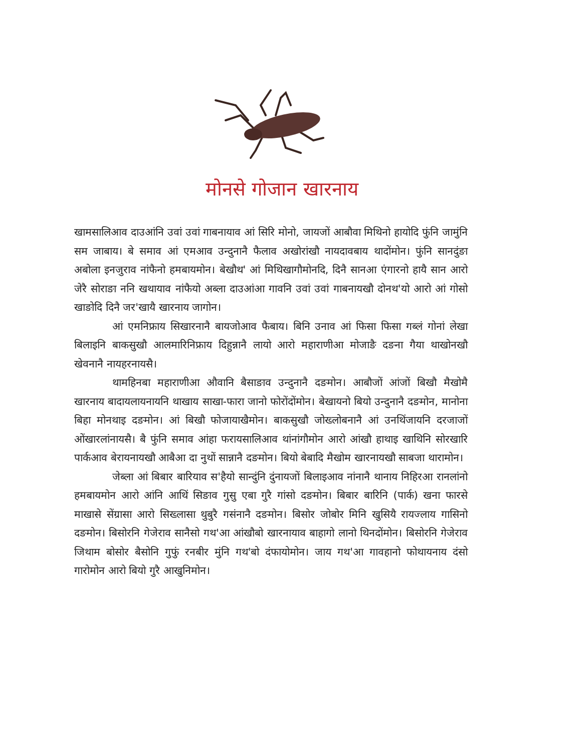मोनसे गोजान खारनाय
खामसालिआव दाउआंनि उवां उवां गाबनायाव आं सिरि मोनो, जायजों आबौवा मिथिनो हायोदि फुंनि जामुंनि सम जाबाय। बे समाव आं एमआव उन्दुनानै फैलाव अखोरांखौ नायदावबाय थादोंमोन। फुंनि सानदुंङा अबोला इनजुराव नांफैनो हमबायमोन। बेखौथ' आं मिथिखागौमोनदि, दिनै सानआ एंगारनो हायै सान आरो जेरै सोराङा ननि खथायाव नांफैयो अब्ला दाउआंआ गावनि उवां उवां गाबनायखौ दोनथ'यो आरो आं गोसो खाङोदि दिनै जर'खायै खारनाय जागोन।
आं एमनिफ्राय सिखारनानै बायजोआव फैबाय। बिनि उनाव आं फिसा फिसा गब्लं गोनां लेखा बिलाइनि बाकसुखौ आलमारिनिफ्राय दिहुन्नानै लायो आरो महाराणीआ मोजाङै दङना गैया थाखोनखौ खेवनानै नायहरनायसै।
थामहिनबा महाराणीआ औवानि बैसाङाव उन्दुनानै दङमोन। आबौजों आंजों बिखौ मैखोमै खारनाय बादायलायनायनि थाखाय साखा-फारा जानो फोरोंदोंमोन। बेखायनो बियो उन्दुनानै दङमोन, मानोना बिहा मोनथाइ दङमोन। आं बिखौ फोजायाखैमोन। बाकसुखौ जोख्लोबनानै आं उनथिंजायनि दरजाजों ओंखारलांनायसै। बै फुंनि समाव आंहा फरायसालिआव थांनांगौमोन आरो आंखौ हाथाइ खाथिनि सोरखारि पार्कआव बेरायनायखौ आबैआ दा नुथों सान्नानै दङमोन। बियो बेबादि मैखोम खारनायखौ साबजा थारामोन।
जेब्ला आं बिबार बारियाव स'हैयो सान्दुंनि दुंनायजों बिलाइआव नांनानै थानाय निहिरआ रानलांनो हमबायमोन आरो आंनि आथिं सिङाव गुसु एबा गुरै गांसो दङमोन। बिबार बारिनि (पार्क) खना फारसे माखासे सेंग्रासा आरो सिख्लासा थुबुरै गसंनानै दङमोन। बिसोर जोबोर मिनि खुसियै रायज्लाय गासिनो दङमोन। बिसोरनि गेजेराव सानैसो गथ'आ आंखौबो खारनायाव बाहागो लानो थिनदोंमोन। बिसोरनि गेजेराव जिथाम बोसोर बैसोनि गुफुं रनबीर मुंनि गथ'बो दंफायोमोन। जाय गथ'आ गावहानो फोथायनाय दंसो गारोमोन आरो बियो गुरै आखुनिमोन।